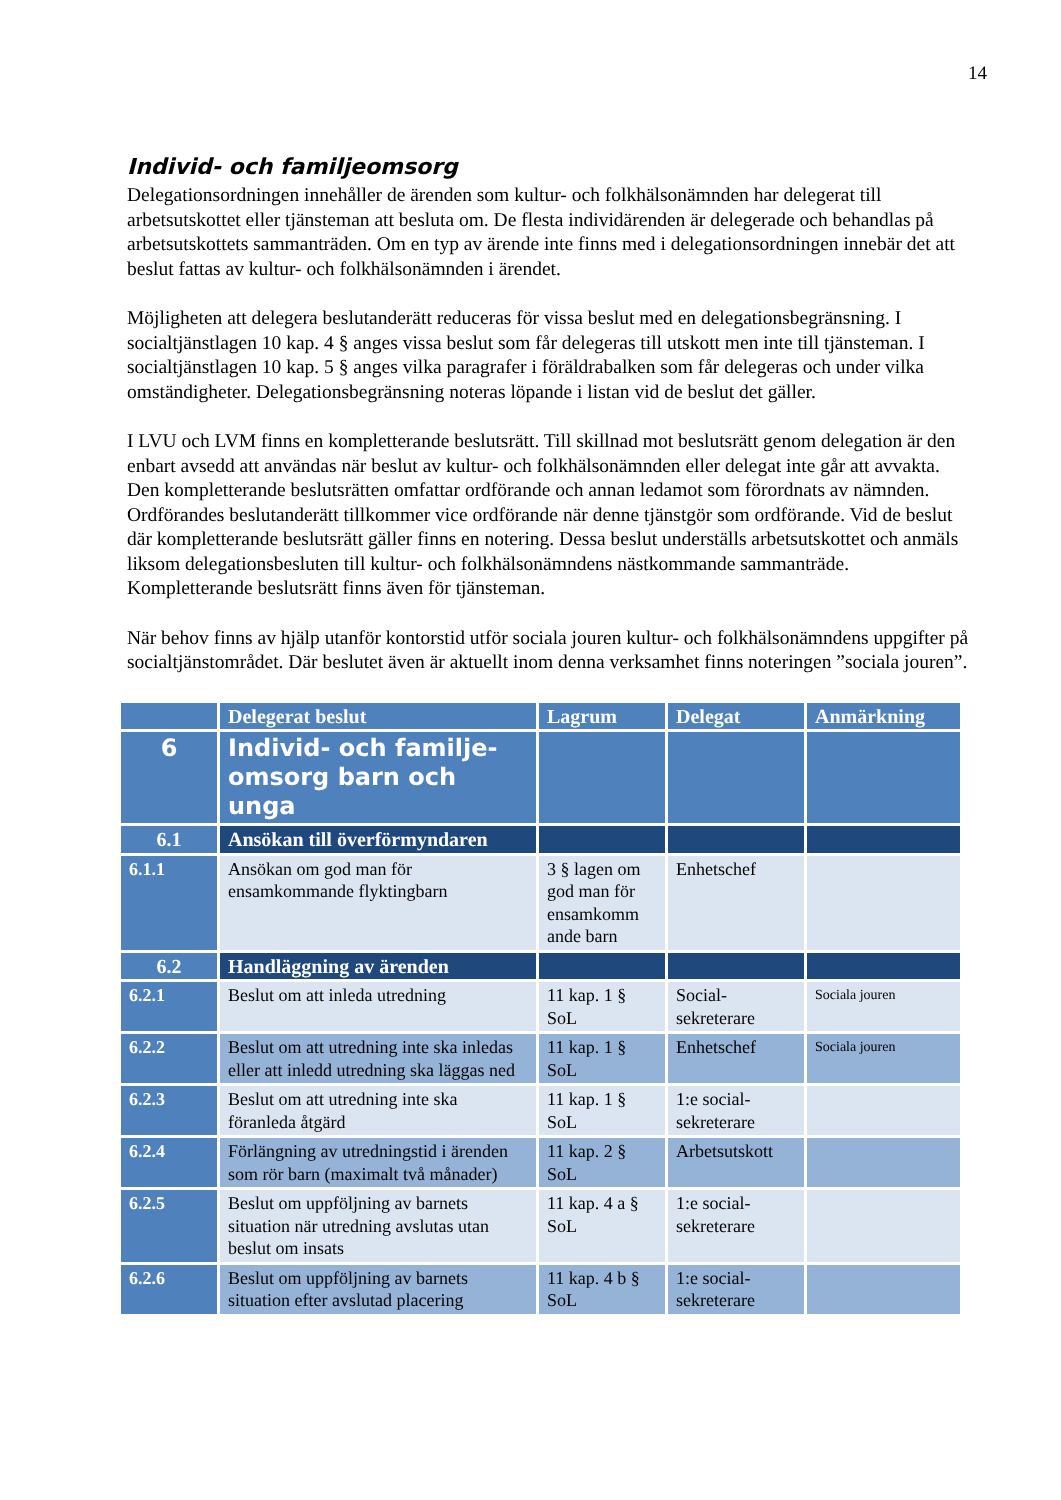14
Individ- och familjeomsorg
Delegationsordningen innehåller de ärenden som kultur- och folkhälsonämnden har delegerat till arbetsutskottet eller tjänsteman att besluta om. De flesta individärenden är delegerade och behandlas på arbetsutskottets sammanträden. Om en typ av ärende inte finns med i delegationsordningen innebär det att beslut fattas av kultur- och folkhälsonämnden i ärendet.
Möjligheten att delegera beslutanderätt reduceras för vissa beslut med en delegationsbegränsning. I socialtjänstlagen 10 kap. 4 § anges vissa beslut som får delegeras till utskott men inte till tjänsteman. I socialtjänstlagen 10 kap. 5 § anges vilka paragrafer i föräldrabalken som får delegeras och under vilka omständigheter. Delegationsbegränsning noteras löpande i listan vid de beslut det gäller.
I LVU och LVM finns en kompletterande beslutsrätt. Till skillnad mot beslutsrätt genom delegation är den enbart avsedd att användas när beslut av kultur- och folkhälsonämnden eller delegat inte går att avvakta. Den kompletterande beslutsrätten omfattar ordförande och annan ledamot som förordnats av nämnden. Ordförandes beslutanderätt tillkommer vice ordförande när denne tjänstgör som ordförande. Vid de beslut där kompletterande beslutsrätt gäller finns en notering. Dessa beslut underställs arbetsutskottet och anmäls liksom delegationsbesluten till kultur- och folkhälsonämndens nästkommande sammanträde. Kompletterande beslutsrätt finns även för tjänsteman.
När behov finns av hjälp utanför kontorstid utför sociala jouren kultur- och folkhälsonämndens uppgifter på socialtjänstområdet. Där beslutet även är aktuellt inom denna verksamhet finns noteringen ”sociala jouren”.
| | Delegerat beslut | Lagrum | Delegat | Anmärkning |
| --- | --- | --- | --- | --- |
| 6 | Individ- och familje- omsorg barn och unga | | | |
| 6.1 | Ansökan till överförmyndaren | | | |
| 6.1.1 | Ansökan om god man för ensamkommande flyktingbarn | 3 § lagen om god man för ensamkomm ande barn | Enhetschef | |
| 6.2 | Handläggning av ärenden | | | |
| 6.2.1 | Beslut om att inleda utredning | 11 kap. 1 § SoL | Social- sekreterare | Sociala jouren |
| 6.2.2 | Beslut om att utredning inte ska inledas eller att inledd utredning ska läggas ned | 11 kap. 1 § SoL | Enhetschef | Sociala jouren |
| 6.2.3 | Beslut om att utredning inte ska föranleda åtgärd | 11 kap. 1 § SoL | 1:e social- sekreterare | |
| 6.2.4 | Förlängning av utredningstid i ärenden som rör barn (maximalt två månader) | 11 kap. 2 § SoL | Arbetsutskott | |
| 6.2.5 | Beslut om uppföljning av barnets situation när utredning avslutas utan beslut om insats | 11 kap. 4 a § SoL | 1:e social- sekreterare | |
| 6.2.6 | Beslut om uppföljning av barnets situation efter avslutad placering | 11 kap. 4 b § SoL | 1:e social- sekreterare | |